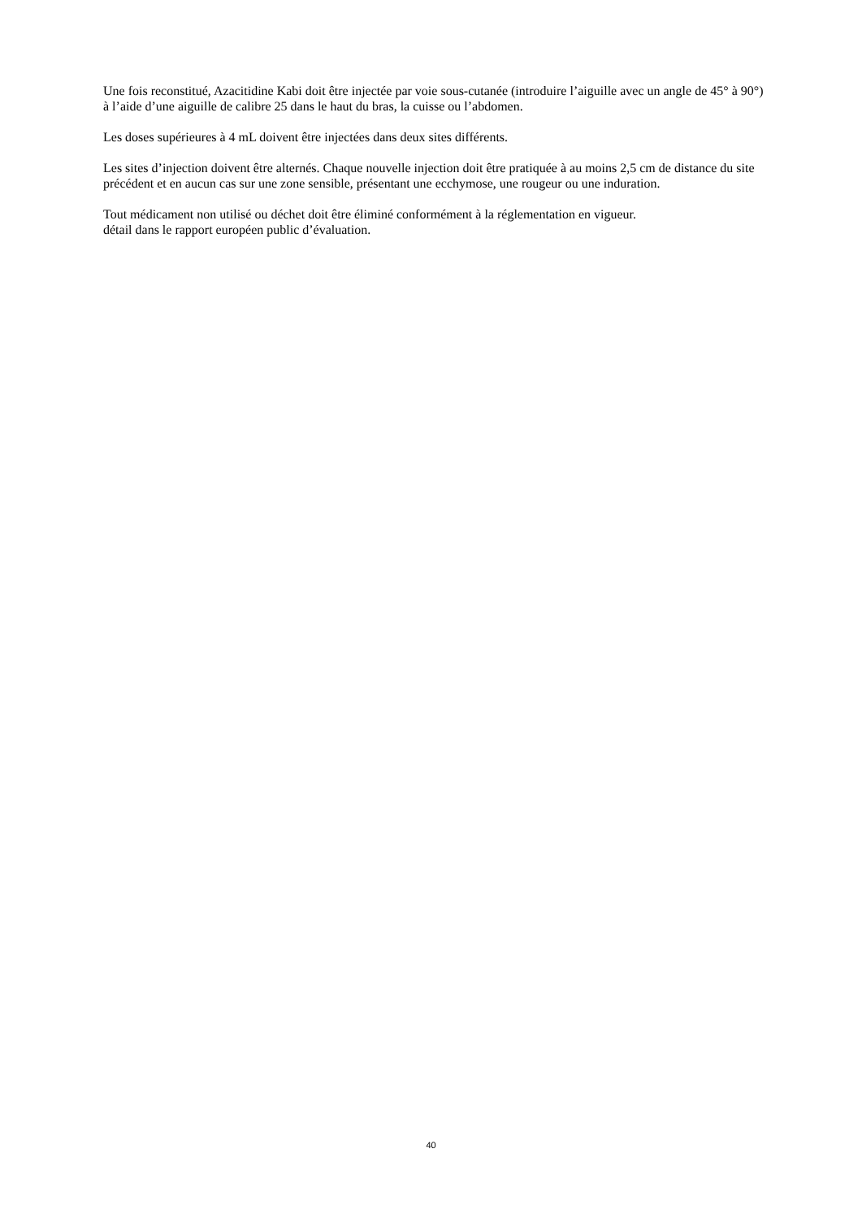Une fois reconstitué, Azacitidine Kabi doit être injectée par voie sous-cutanée (introduire l’aiguille avec un angle de 45° à 90°) à l’aide d’une aiguille de calibre 25 dans le haut du bras, la cuisse ou l’abdomen.
Les doses supérieures à 4 mL doivent être injectées dans deux sites différents.
Les sites d’injection doivent être alternés. Chaque nouvelle injection doit être pratiquée à au moins 2,5 cm de distance du site précédent et en aucun cas sur une zone sensible, présentant une ecchymose, une rougeur ou une induration.
Tout médicament non utilisé ou déchet doit être éliminé conformément à la réglementation en vigueur.
détail dans le rapport européen public d’évaluation.
40